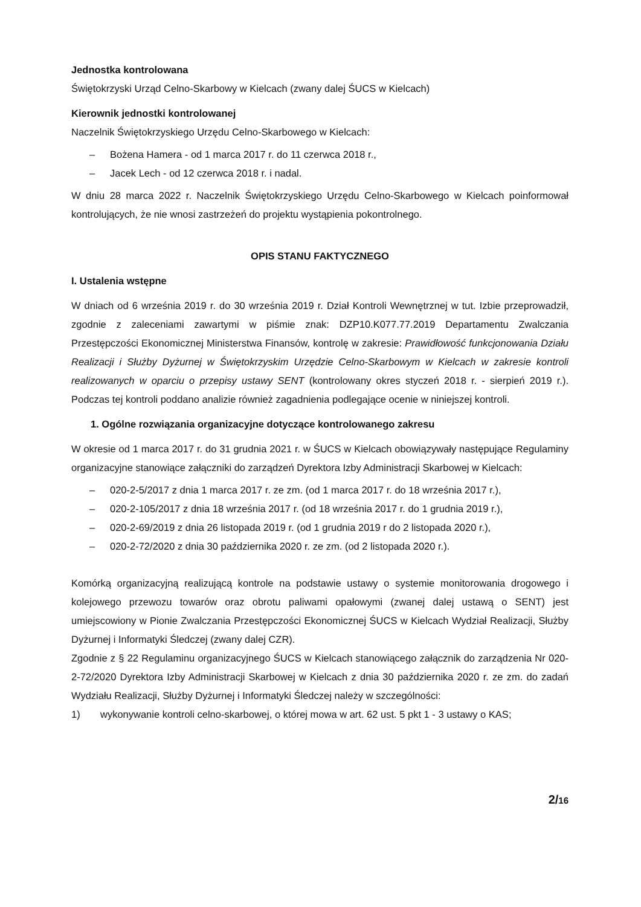Jednostka kontrolowana
Świętokrzyski Urząd Celno-Skarbowy w Kielcach (zwany dalej ŚUCS w Kielcach)
Kierownik jednostki kontrolowanej
Naczelnik Świętokrzyskiego Urzędu Celno-Skarbowego w Kielcach:
– Bożena Hamera - od 1 marca 2017 r. do 11 czerwca 2018 r.,
– Jacek Lech - od 12 czerwca 2018 r. i nadal.
W dniu 28 marca 2022 r. Naczelnik Świętokrzyskiego Urzędu Celno-Skarbowego w Kielcach poinformował kontrolujących, że nie wnosi zastrzeżeń do projektu wystąpienia pokontrolnego.
OPIS STANU FAKTYCZNEGO
I. Ustalenia wstępne
W dniach od 6 września 2019 r. do 30 września 2019 r. Dział Kontroli Wewnętrznej w tut. Izbie przeprowadził, zgodnie z zaleceniami zawartymi w piśmie znak: DZP10.K077.77.2019 Departamentu Zwalczania Przestępczości Ekonomicznej Ministerstwa Finansów, kontrolę w zakresie: Prawidłowość funkcjonowania Działu Realizacji i Służby Dyżurnej w Świętokrzyskim Urzędzie Celno-Skarbowym w Kielcach w zakresie kontroli realizowanych w oparciu o przepisy ustawy SENT (kontrolowany okres styczeń 2018 r. - sierpień 2019 r.). Podczas tej kontroli poddano analizie również zagadnienia podlegające ocenie w niniejszej kontroli.
1. Ogólne rozwiązania organizacyjne dotyczące kontrolowanego zakresu
W okresie od 1 marca 2017 r. do 31 grudnia 2021 r. w ŚUCS w Kielcach obowiązywały następujące Regulaminy organizacyjne stanowiące załączniki do zarządzeń Dyrektora Izby Administracji Skarbowej w Kielcach:
– 020-2-5/2017 z dnia 1 marca 2017 r. ze zm. (od 1 marca 2017 r. do 18 września 2017 r.),
– 020-2-105/2017 z dnia 18 września 2017 r. (od 18 września 2017 r. do 1 grudnia 2019 r.),
– 020-2-69/2019 z dnia 26 listopada 2019 r. (od 1 grudnia 2019 r do 2 listopada 2020 r.),
– 020-2-72/2020 z dnia 30 października 2020 r. ze zm. (od 2 listopada 2020 r.).
Komórką organizacyjną realizującą kontrole na podstawie ustawy o systemie monitorowania drogowego i kolejowego przewozu towarów oraz obrotu paliwami opałowymi (zwanej dalej ustawą o SENT) jest umiejscowiony w Pionie Zwalczania Przestępczości Ekonomicznej ŚUCS w Kielcach Wydział Realizacji, Służby Dyżurnej i Informatyki Śledczej (zwany dalej CZR).
Zgodnie z § 22 Regulaminu organizacyjnego ŚUCS w Kielcach stanowiącego załącznik do zarządzenia Nr 020-2-72/2020 Dyrektora Izby Administracji Skarbowej w Kielcach z dnia 30 października 2020 r. ze zm. do zadań Wydziału Realizacji, Służby Dyżurnej i Informatyki Śledczej należy w szczególności:
1) wykonywanie kontroli celno-skarbowej, o której mowa w art. 62 ust. 5 pkt 1 - 3 ustawy o KAS;
2/16